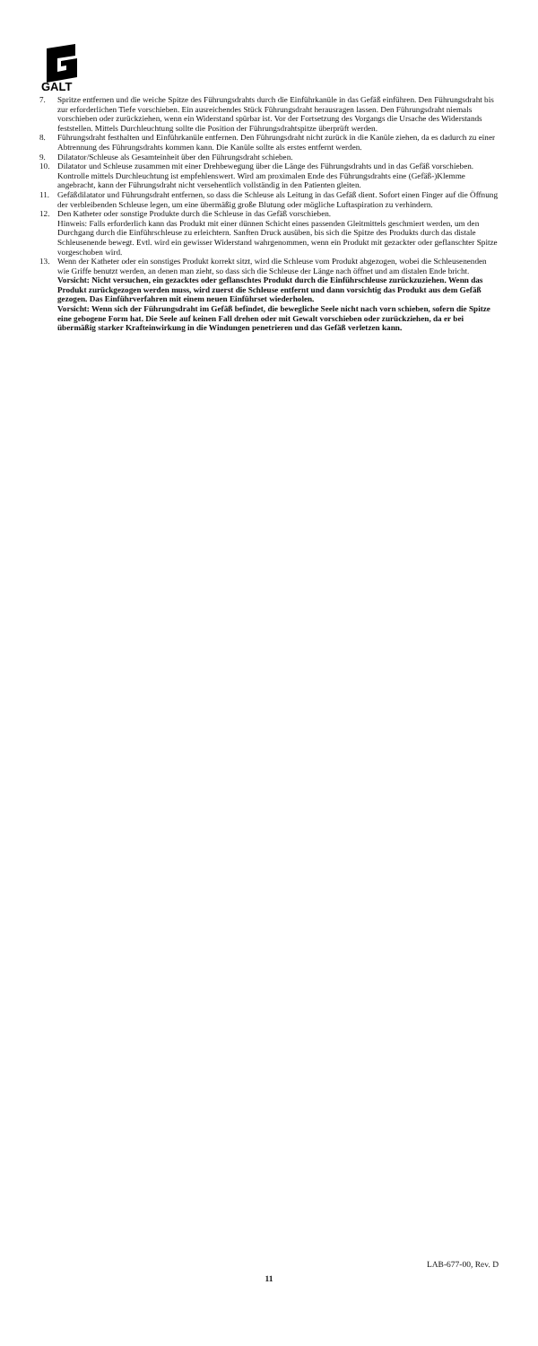GALT
7. Spritze entfernen und die weiche Spitze des Führungsdrahts durch die Einführkanüle in das Gefäß einführen. Den Führungsdraht bis zur erforderlichen Tiefe vorschieben. Ein ausreichendes Stück Führungsdraht herausragen lassen. Den Führungsdraht niemals vorschieben oder zurückziehen, wenn ein Widerstand spürbar ist. Vor der Fortsetzung des Vorgangs die Ursache des Widerstands feststellen. Mittels Durchleuchtung sollte die Position der Führungsdrahtspitze überprüft werden.
8. Führungsdraht festhalten und Einführkanüle entfernen. Den Führungsdraht nicht zurück in die Kanüle ziehen, da es dadurch zu einer Abtrennung des Führungsdrahts kommen kann. Die Kanüle sollte als erstes entfernt werden.
9. Dilatator/Schleuse als Gesamteinheit über den Führungsdraht schieben.
10. Dilatator und Schleuse zusammen mit einer Drehbewegung über die Länge des Führungsdrahts und in das Gefäß vorschieben. Kontrolle mittels Durchleuchtung ist empfehlenswert. Wird am proximalen Ende des Führungsdrahts eine (Gefäß-)Klemme angebracht, kann der Führungsdraht nicht versehentlich vollständig in den Patienten gleiten.
11. Gefäßdilatator und Führungsdraht entfernen, so dass die Schleuse als Leitung in das Gefäß dient. Sofort einen Finger auf die Öffnung der verbleibenden Schleuse legen, um eine übermäßig große Blutung oder mögliche Luftaspiration zu verhindern.
12. Den Katheter oder sonstige Produkte durch die Schleuse in das Gefäß vorschieben.
Hinweis: Falls erforderlich kann das Produkt mit einer dünnen Schicht eines passenden Gleitmittels geschmiert werden, um den Durchgang durch die Einführschleuse zu erleichtern. Sanften Druck ausüben, bis sich die Spitze des Produkts durch das distale Schleusenende bewegt. Evtl. wird ein gewisser Widerstand wahrgenommen, wenn ein Produkt mit gezackter oder geflanschter Spitze vorgeschoben wird.
13. Wenn der Katheter oder ein sonstiges Produkt korrekt sitzt, wird die Schleuse vom Produkt abgezogen, wobei die Schleusenenden wie Griffe benutzt werden, an denen man zieht, so dass sich die Schleuse der Länge nach öffnet und am distalen Ende bricht.
Vorsicht: Nicht versuchen, ein gezacktes oder geflanschtes Produkt durch die Einführschleuse zurückzuziehen. Wenn das Produkt zurückgezogen werden muss, wird zuerst die Schleuse entfernt und dann vorsichtig das Produkt aus dem Gefäß gezogen. Das Einführverfahren mit einem neuen Einführset wiederholen.
Vorsicht: Wenn sich der Führungsdraht im Gefäß befindet, die bewegliche Seele nicht nach vorn schieben, sofern die Spitze eine gebogene Form hat. Die Seele auf keinen Fall drehen oder mit Gewalt vorschieben oder zurückziehen, da er bei übermäßig starker Krafteinwirkung in die Windungen penetrieren und das Gefäß verletzen kann.
LAB-677-00, Rev. D
11